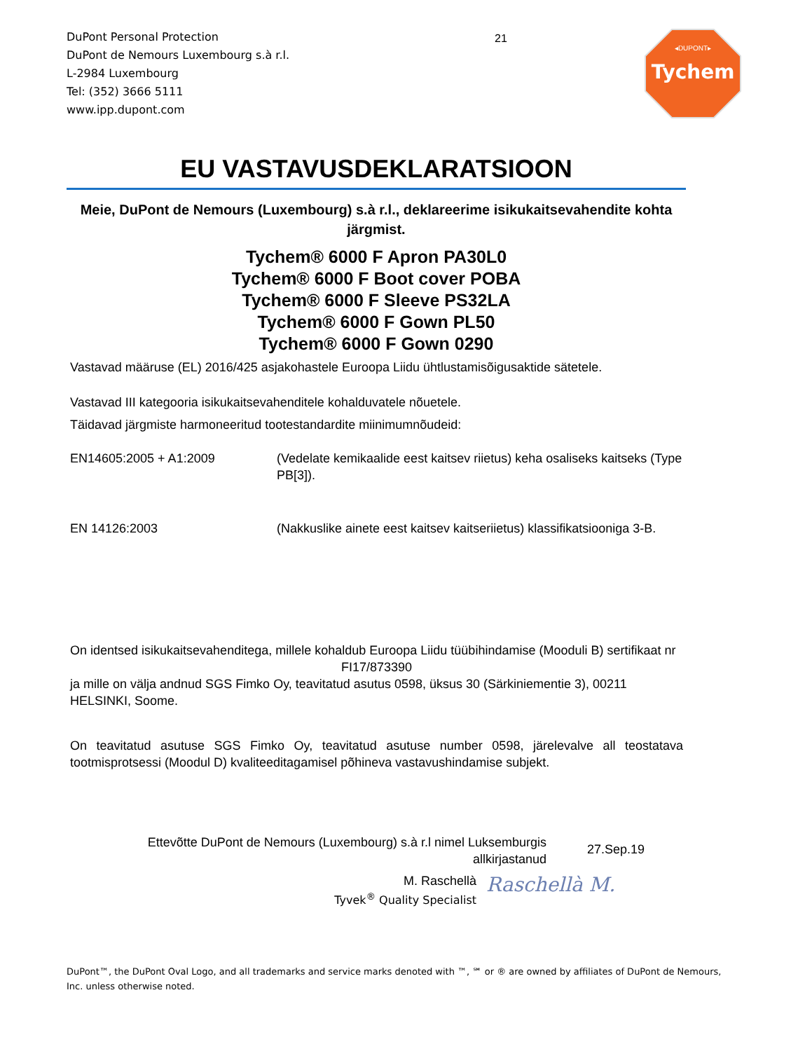DuPont Personal Protection
DuPont de Nemours Luxembourg s.à r.l.
L-2984 Luxembourg
Tel: (352) 3666 5111
www.ipp.dupont.com
21
◂DUPONT▸
Tychem
EU VASTAVUSDEKLARATSIOON
Meie, DuPont de Nemours (Luxembourg) s.à r.l., deklareerime isikukaitsevahendite kohta järgmist.
Tychem® 6000 F Apron PA30L0
Tychem® 6000 F Boot cover POBA
Tychem® 6000 F Sleeve PS32LA
Tychem® 6000 F Gown PL50
Tychem® 6000 F Gown 0290
Vastavad määruse (EL) 2016/425 asjakohastele Euroopa Liidu ühtlustamisõigusaktide sätetele.
Vastavad III kategooria isikukaitsevahenditele kohalduvatele nõuetele.
Täidavad järgmiste harmoneeritud tootestandardite miinimumnõudeid:
EN14605:2005 + A1:2009 (Vedelate kemikaalide eest kaitsev riietus) keha osaliseks kaitseks (Type PB[3]).
EN 14126:2003 (Nakkuslike ainete eest kaitsev kaitseriietus) klassifikatsiooniga 3-B.
On identsed isikukaitsevahenditega, millele kohaldub Euroopa Liidu tüübihindamise (Mooduli B) sertifikaat nr
FI17/873390
ja mille on välja andnud SGS Fimko Oy, teavitatud asutus 0598, üksus 30 (Särkiniementie 3), 00211 HELSINKI, Soome.
On teavitatud asutuse SGS Fimko Oy, teavitatud asutuse number 0598, järelevalve all teostatava tootmisprotsessi (Moodul D) kvaliteeditagamisel põhineva vastavushindamise subjekt.
Ettevõtte DuPont de Nemours (Luxembourg) s.à r.l nimel Luksemburgis allkirjastanud
27.Sep.19
M. Raschellà
Tyvek<sup>®</sup> Quality Specialist
Raschellà M.
DuPont™, the DuPont Oval Logo, and all trademarks and service marks denoted with ™, ℠ or ® are owned by affiliates of DuPont de Nemours, Inc. unless otherwise noted.